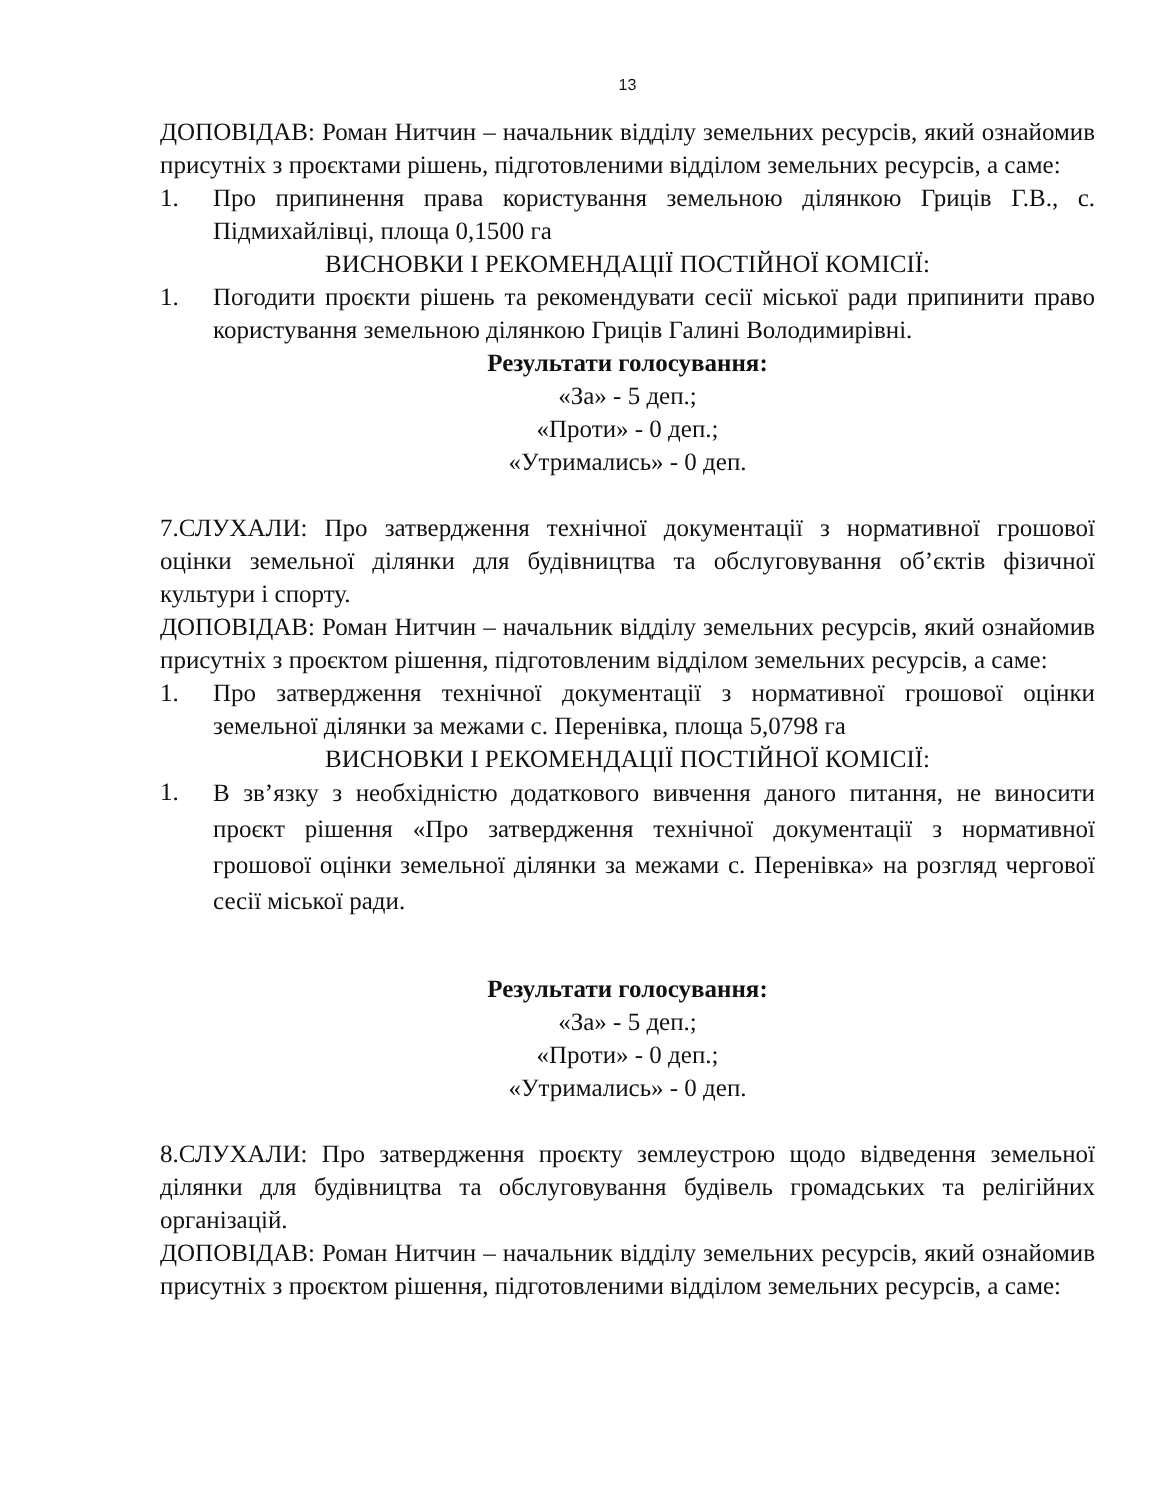13
ДОПОВІДАВ: Роман Нитчин – начальник відділу земельних ресурсів, який ознайомив присутніх з проєктами рішень, підготовленими відділом земельних ресурсів, а саме:
1. Про припинення права користування земельною ділянкою Гриців Г.В., с. Підмихайлівці, площа 0,1500 га
ВИСНОВКИ І РЕКОМЕНДАЦІЇ ПОСТІЙНОЇ КОМІСІЇ:
1. Погодити проєкти рішень та рекомендувати сесії міської ради припинити право користування земельною ділянкою Гриців Галині Володимирівні.
Результати голосування:
«За» - 5 деп.;
«Проти» - 0 деп.;
«Утримались» - 0 деп.
7.СЛУХАЛИ: Про затвердження технічної документації з нормативної грошової оцінки земельної ділянки для будівництва та обслуговування об’єктів фізичної культури і спорту.
ДОПОВІДАВ: Роман Нитчин – начальник відділу земельних ресурсів, який ознайомив присутніх з проєктом рішення, підготовленим відділом земельних ресурсів, а саме:
1. Про затвердження технічної документації з нормативної грошової оцінки земельної ділянки за межами с. Перенівка, площа 5,0798 га
ВИСНОВКИ І РЕКОМЕНДАЦІЇ ПОСТІЙНОЇ КОМІСІЇ:
1. В зв’язку з необхідністю додаткового вивчення даного питання, не виносити проєкт рішення «Про затвердження технічної документації з нормативної грошової оцінки земельної ділянки за межами с. Перенівка» на розгляд чергової сесії міської ради.
Результати голосування:
«За» - 5 деп.;
«Проти» - 0 деп.;
«Утримались» - 0 деп.
8.СЛУХАЛИ: Про затвердження проєкту землеустрою щодо відведення земельної ділянки для будівництва та обслуговування будівель громадських та релігійних організацій.
ДОПОВІДАВ: Роман Нитчин – начальник відділу земельних ресурсів, який ознайомив присутніх з проєктом рішення, підготовленими відділом земельних ресурсів, а саме: